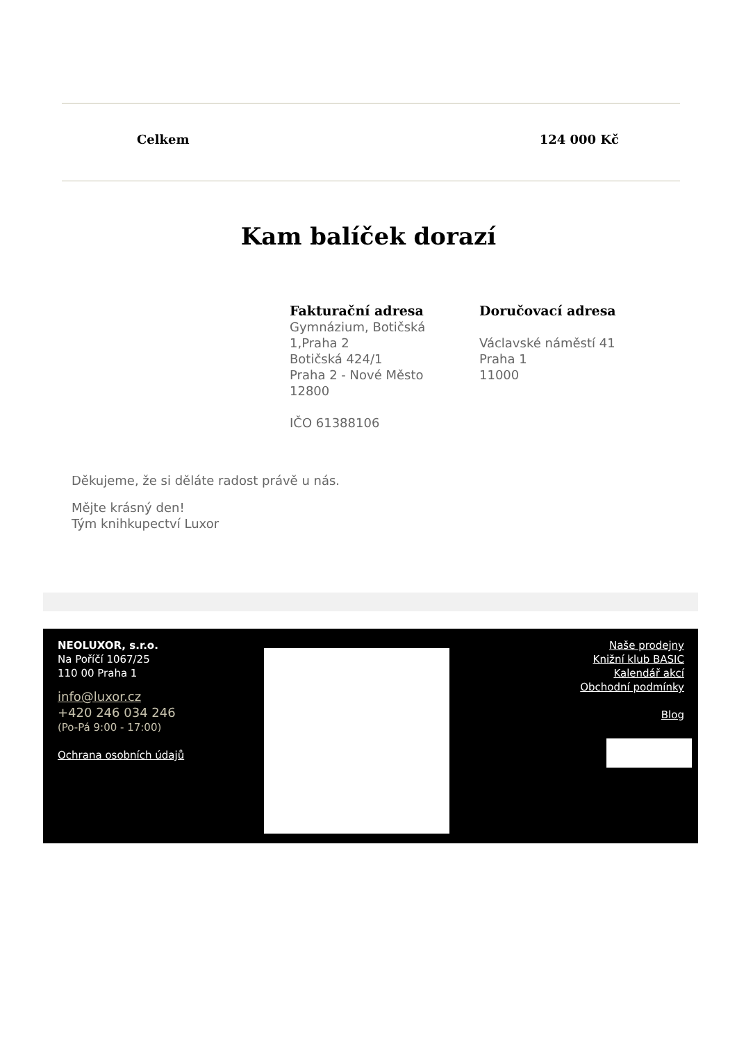Celkem 124 000 Kč
Kam balíček dorazí
Fakturační adresa
Gymnázium, Botičská 1,Praha 2
Botičská 424/1
Praha 2 - Nové Město
12800
IČO 61388106
Doručovací adresa
Václavské náměstí 41
Praha 1
11000
Děkujeme, že si děláte radost právě u nás.
Mějte krásný den!
Tým knihkupectví Luxor
NEOLUXOR, s.r.o.
Na Poříčí 1067/25
110 00 Praha 1
info@luxor.cz
+420 246 034 246
(Po-Pá 9:00 - 17:00)
Ochrana osobních údajů
Naše prodejny
Knižní klub BASIC
Kalendář akcí
Obchodní podmínky
Blog